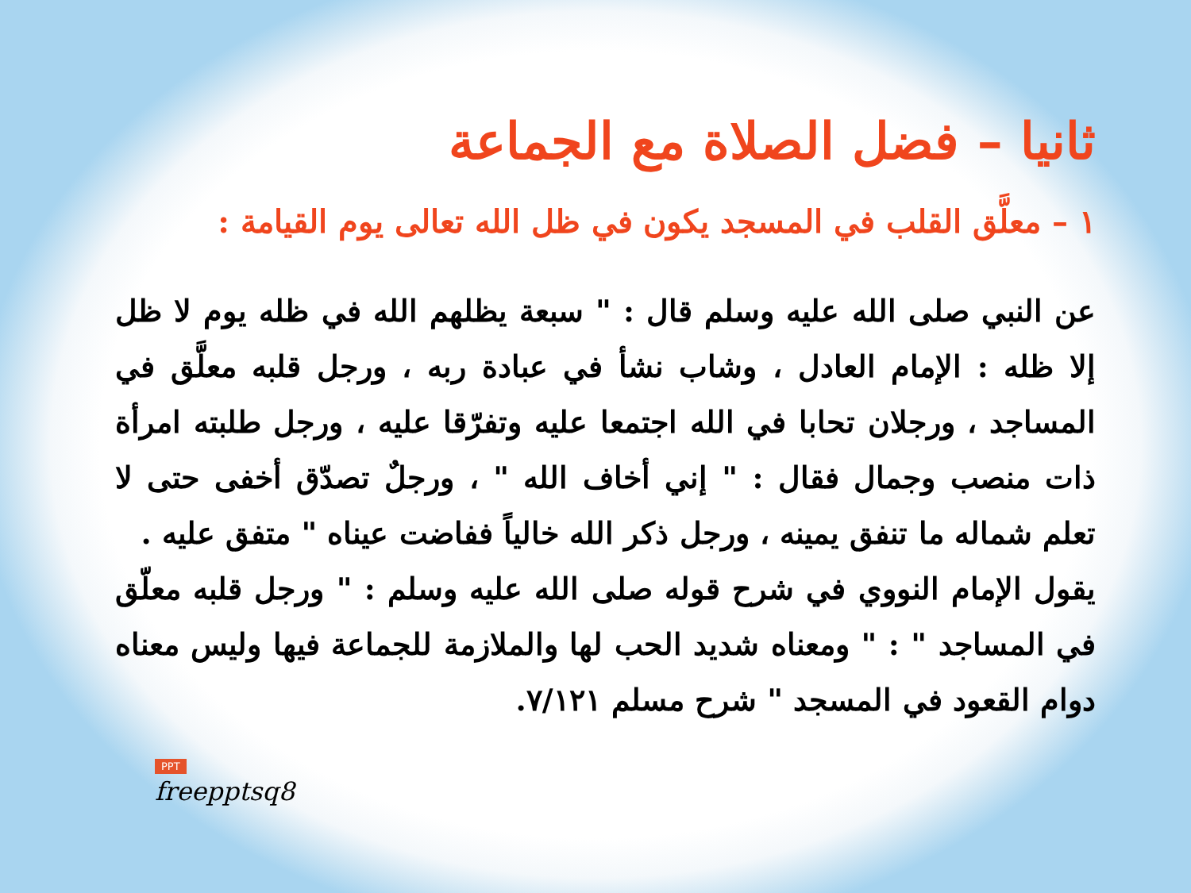ثانيا – فضل الصلاة مع الجماعة
١ – معلَّق القلب في المسجد يكون في ظل الله تعالى يوم القيامة :
عن النبي صلى الله عليه وسلم قال : " سبعة يظلهم الله في ظله يوم لا ظل إلا ظله : الإمام العادل ، وشاب نشأ في عبادة ربه ، ورجل قلبه معلَّق في المساجد ، ورجلان تحابا في الله اجتمعا عليه وتفرّقا عليه ، ورجل طلبته امرأة ذات منصب وجمال فقال : " إني أخاف الله " ، ورجلٌ تصدّق أخفى حتى لا تعلم شماله ما تنفق يمينه ، ورجل ذكر الله خالياً ففاضت عيناه " متفق عليه .
يقول الإمام النووي في شرح قوله صلى الله عليه وسلم : " ورجل قلبه معلّق في المساجد " : " ومعناه شديد الحب لها والملازمة للجماعة فيها وليس معناه دوام القعود في المسجد " شرح مسلم ٧/١٢١.
PPT
freepptsq8